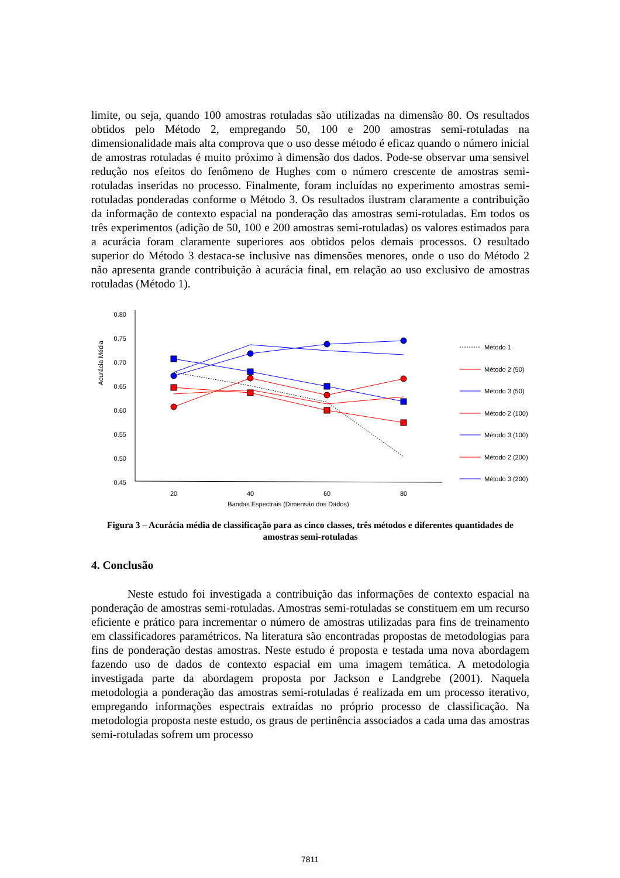limite, ou seja, quando 100 amostras rotuladas são utilizadas na dimensão 80. Os resultados obtidos pelo Método 2, empregando 50, 100 e 200 amostras semi-rotuladas na dimensionalidade mais alta comprova que o uso desse método é eficaz quando o número inicial de amostras rotuladas é muito próximo à dimensão dos dados. Pode-se observar uma sensivel redução nos efeitos do fenômeno de Hughes com o número crescente de amostras semi-rotuladas inseridas no processo. Finalmente, foram incluídas no experimento amostras semi-rotuladas ponderadas conforme o Método 3. Os resultados ilustram claramente a contribuição da informação de contexto espacial na ponderação das amostras semi-rotuladas. Em todos os três experimentos (adição de 50, 100 e 200 amostras semi-rotuladas) os valores estimados para a acurácia foram claramente superiores aos obtidos pelos demais processos. O resultado superior do Método 3 destaca-se inclusive nas dimensões menores, onde o uso do Método 2 não apresenta grande contribuição à acurácia final, em relação ao uso exclusivo de amostras rotuladas (Método 1).
Acurácia Média
0.80
0.75
0.70
0.65
0.60
0.55
0.50
0.45
20
40
60
80
Bandas Espectrais (Dimensão dos Dados)
Método 1
Método 2 (50)
Método 3 (50)
Método 2 (100)
Método 3 (100)
Método 2 (200)
Método 3 (200)
Figura 3 – Acurácia média de classificação para as cinco classes, três métodos e diferentes quantidades de amostras semi-rotuladas
4. Conclusão
Neste estudo foi investigada a contribuição das informações de contexto espacial na ponderação de amostras semi-rotuladas. Amostras semi-rotuladas se constituem em um recurso eficiente e prático para incrementar o número de amostras utilizadas para fins de treinamento em classificadores paramétricos. Na literatura são encontradas propostas de metodologias para fins de ponderação destas amostras. Neste estudo é proposta e testada uma nova abordagem fazendo uso de dados de contexto espacial em uma imagem temática. A metodologia investigada parte da abordagem proposta por Jackson e Landgrebe (2001). Naquela metodologia a ponderação das amostras semi-rotuladas é realizada em um processo iterativo, empregando informações espectrais extraídas no próprio processo de classificação. Na metodologia proposta neste estudo, os graus de pertinência associados a cada uma das amostras semi-rotuladas sofrem um processo
7811